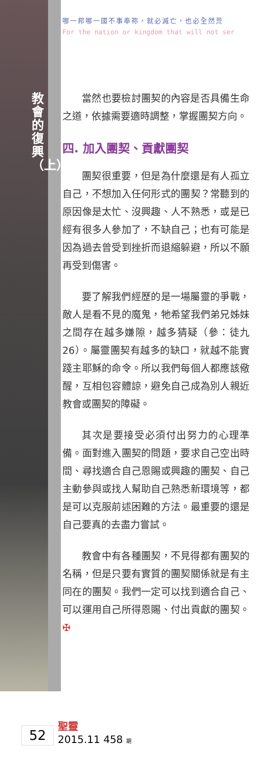教會的復興（上）
哪一邦哪一國不事奉祢，就必滅亡，也必全然荒
For the nation or kingdom that will not ser
當然也要檢討團契的內容是否具備生命之道，依據需要適時調整，掌握團契方向。
四. 加入團契、貢獻團契
團契很重要，但是為什麼還是有人孤立自己，不想加入任何形式的團契？常聽到的原因像是太忙、沒興趣、人不熟悉，或是已經有很多人參加了，不缺自己；也有可能是因為過去曾受到挫折而退縮躲避，所以不願再受到傷害。
要了解我們經歷的是一場屬靈的爭戰，敵人是看不見的魔鬼，牠希望我們弟兄姊妹之間存在越多嫌隙，越多猜疑（參：徒九26）。屬靈團契有越多的缺口，就越不能實踐主耶穌的命令。所以我們每個人都應該儆醒，互相包容體諒，避免自己成為別人親近教會或團契的障礙。
其次是要接受必須付出努力的心理準備。面對進入團契的問題，要求自己空出時間、尋找適合自己恩賜或興趣的團契、自己主動參與或找人幫助自己熟悉新環境等，都是可以克服前述困難的方法。最重要的還是自己要真的去盡力嘗試。
教會中有各種團契，不見得都有團契的名稱，但是只要有實質的團契關係就是有主同在的團契。我們一定可以找到適合自己、可以運用自己所得恩賜、付出貢獻的團契。 ✠
52
聖靈
2015.11 458 期